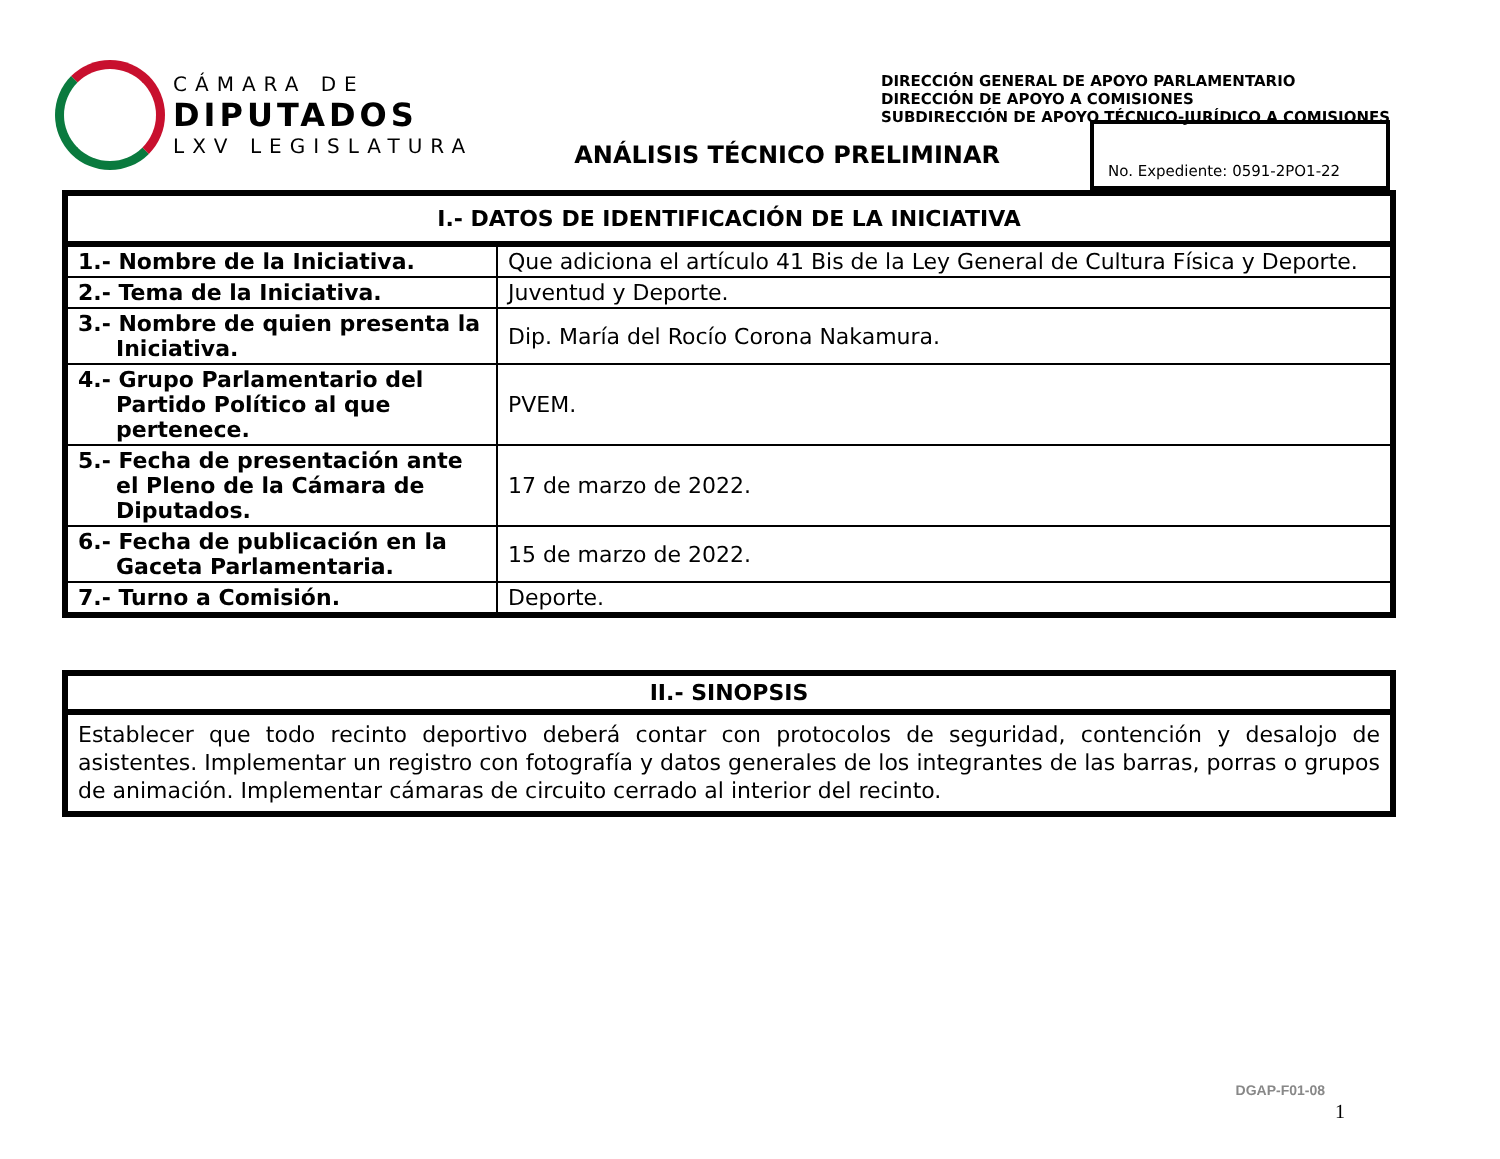CÁMARA DE
DIPUTADOS
LXV LEGISLATURA
DIRECCIÓN GENERAL DE APOYO PARLAMENTARIO
DIRECCIÓN DE APOYO A COMISIONES
SUBDIRECCIÓN DE APOYO TÉCNICO-JURÍDICO A COMISIONES
ANÁLISIS TÉCNICO PRELIMINAR
No. Expediente: 0591-2PO1-22
| I.- DATOS DE IDENTIFICACIÓN DE LA INICIATIVA | |
| --- | --- |
| 1.- Nombre de la Iniciativa. | Que adiciona el artículo 41 Bis de la Ley General de Cultura Física y Deporte. |
| 2.- Tema de la Iniciativa. | Juventud y Deporte. |
| 3.- Nombre de quien presenta la Iniciativa. | Dip. María del Rocío Corona Nakamura. |
| 4.- Grupo Parlamentario del Partido Político al que pertenece. | PVEM. |
| 5.- Fecha de presentación ante el Pleno de la Cámara de Diputados. | 17 de marzo de 2022. |
| 6.- Fecha de publicación en la Gaceta Parlamentaria. | 15 de marzo de 2022. |
| 7.- Turno a Comisión. | Deporte. |
| II.- SINOPSIS |
| --- |
| Establecer que todo recinto deportivo deberá contar con protocolos de seguridad, contención y desalojo de asistentes. Implementar un registro con fotografía y datos generales de los integrantes de las barras, porras o grupos de animación. Implementar cámaras de circuito cerrado al interior del recinto. |
DGAP-F01-08
1